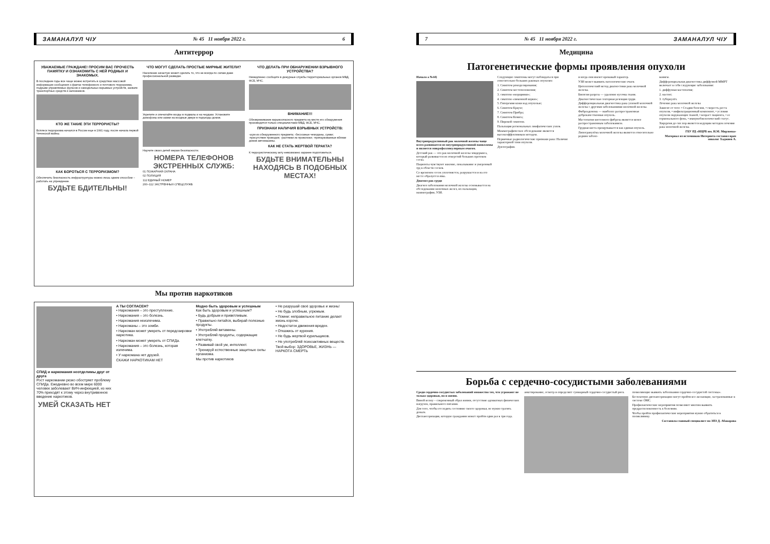ЗАМАНАЛУЛ ЧIУ № 45 11 ноября 2022 г. 6
Антитеррор
УВАЖАЕМЫЕ ГРАЖДАНЕ! ПРОСИМ ВАС ПРОЧЕСТЬ ПАМЯТКУ И ОЗНАКОМИТЬ С НЕЙ РОДНЫХ И ЗНАКОМЫХ.
В последние годы все чаще можно встретить в средствах массовой информации сообщения о фактах телефонного и почтового терроризма, подрыве управляемых фугасов и самодельных взрывных устройств, захвате транспортных средств и заложников.
КТО ЖЕ ТАКИЕ ЭТИ ТЕРРОРИСТЫ?
Всплеск терроризма начался в России еще в 1991 году, после начала первой Чеченской войны.
КАК БОРОТЬСЯ С ТЕРРОРИЗМОМ?
Обеспечить безопасность инфраструктуры можно лишь одним способом – работать на упреждение.
БУДЬТЕ БДИТЕЛЬНЫ!
ЧТО МОГУТ СДЕЛАТЬ ПРОСТЫЕ МИРНЫЕ ЖИТЕЛИ?
Население зачастую может сделать то, что не всегда по силам даже профессиональной разведке.
Укрепите и опечатайте входы в подвалы и на чердаки. Установите домофоны или замки на входные двери в подъезды домов.
Научите своих детей мерам безопасности.
НОМЕРА ТЕЛЕФОНОВ ЭКСТРЕННЫХ СЛУЖБ:
01 ПОЖАРНАЯ ОХРАНА
02 ПОЛИЦИЯ
112 ЕДИНЫЙ НОМЕР
200–112 ЭКСТРЕННЫХ СПЕЦСЛУЖБ
ЧТО ДЕЛАТЬ ПРИ ОБНАРУЖЕНИИ ВЗРЫВНОГО УСТРОЙСТВА?
Немедленно сообщите в дежурные службы территориальных органов МВД, ФСБ, МЧС.
ВНИМАНИЕ!!!
Обезвреживание взрывоопасного предмета на месте его обнаружения производится только специалистами МВД, ФСБ, МЧС.
ПРИЗНАКИ НАЛИЧИЯ ВЗРЫВНЫХ УСТРОЙСТВ:
-шум из обнаруженного предмета; -бесхозные чемоданы, сумки; -присутствие проводов; -растяжки из проволоки; -припаркованные вблизи домов автомашины.
КАК НЕ СТАТЬ ЖЕРТВОЙ ТЕРАКТА?
К террористическому акту невозможно заранее подготовиться.
БУДЬТЕ ВНИМАТЕЛЬНЫ НАХОДЯСЬ В ПОДОБНЫХ МЕСТАХ!
Мы против наркотиков
СПИД и наркомания неотделимы друг от друга
Рост наркомании резко обостряет проблему СПИДа. Ежедневно во всем мире 6000 человек заболевают ВИЧ-инфекцией, из них 70% приходят к этому через внутривенное введение наркотиков.
УМЕЙ СКАЗАТЬ НЕТ
А ТЫ СОГЛАСЕН?
• Наркомания – это преступление.
• Наркомания – это болезнь.
• Наркомания неизлечима.
• Наркоманы – это зомби.
• Наркоман может умереть от передозировки наркотика.
• Наркоман может умереть от СПИДа.
• Наркомания – это болезнь, которая излечима.
• У наркомана нет друзей.
СКАЖИ НАРКОТИКАМ НЕТ
Модно быть здоровым и успешным
Как быть здоровым и успешным?
• Будь добрым и приветливым.
• Правильно питайся, выбирай полезные продукты.
• Употребляй витамины.
• Употребляй продукты, содержащие клетчатку.
• Развивай свой ум, интеллект.
• Тренируй естественные защитные силы организма.
Мы против наркотиков
• Не разрушай своё здоровье и жизнь!
• Не будь злобным, угрюмым.
• Помни: неправильное питание делает жизнь короче.
• Недостаток движения вреден.
• Откажись от курения.
• Не будь жертвой курильщиков.
• Не употребляй психоактивных веществ.
Твой выбор: ЗДОРОВЬЕ, ЖИЗНЬ — НАРКОТА СМЕРТЬ
7 № 45 11 ноября 2022 г. ЗАМАНАЛУЛ ЧIУ
Медицина
Патогенетические формы проявления опухоли
Начало а №44)
Внутрипродуктивный рак молочной железы чаще всего развивается из внутрипродуктивной папилломы и является микрофолликулярным очагом.
Детский рак — это рак молочной железы эпидермиса, который развивается из отверстий больших протоков соска.
Пациенты чувствуют жжение, покалывание и умеренный зуд в области сосков.
Со временем сосок уплотняется, разрушается и на его месте образуется язва.
Диагноз рак груди
Диагноз заболевания молочной железы основывается на обследовании молочных желез, их пальпации, маммографии, УЗИ.
Следующие симптомы могут наблюдаться при относительно больших раковых опухолях:
1. Симптом ремоделирования;
2. Симптом местоположения;
3. симптом «морщинки»;
4. симптом «лимонной корки»;
5. Гиперемия кожи над опухолью;
6. Симптом Краузе;
7. Симптом Прибра;
8. Симптом Кенига;
9. Пировой симптом.
Пальпация региональных лимфатических узлов.
Маммографическое обследование является высокоэффективным методом.
Первичные радиологические признаки рака: Наличие характерной тени опухоли.
Дуктография.
и когда они имеют кровавый характер.
УЗИ может выявить патологические очаги.
Цитологический метод диагностики рака молочной железы.
Биопсия разреза — удаление кусочка ткани.
Диагностическая секторная резекция груди.
Дифференциальная диагностика рака узловой молочной железы с другими заболеваниями молочной железы.
Фиброаденома — наиболее распространенная доброкачественная опухоль.
Мастопатия кистозного фиброза является менее распространенным заболеванием.
Грудная киста прощупывается как единая опухоль.
Липогранулёма молочной железы является относительно редким заболе-
ванием.
Дифференциальная диагностика диффузной ММРТ включает в себя следующие заболевания:
1. диффузная мастопатия;
2. мастит;
3. туберкулёз.
Лечение рака молочной железы
Зависит от того: • Стадии болезни, • скорость роста опухоли, • инфильтрационный компонент, • условия опухоли окружающих тканей, • возраст пациента, • ее гормонального фона, • иммунобиологический статус.
Хирургия до сих пор является ведущим методом лечения рака молочной железы.
ГБУ РД «НЦРБ им. Н.М. Мирзоева»
Материал из источников Интернета составил врач онколог Хаджиев А.
Борьба с сердечно-сосудистыми заболеваниями
Среди сердечно-сосудистых заболеваний множество тех, что угрожают не только здоровью, но и жизни.
Виной всему – современный образ жизни, отсутствие адекватных физических нагрузок, правильного питания.
Для того, чтобы отследить состояние своего здоровья, не нужно тратить деньги.
Диспансеризация, которую гражданин может пройти один раз в три года.
анкетирование, осмотр и определяет суммарный сердечно-сосудистый риск.
позволяющие выявить заболевания сердечно-сосудистой системы».
Бесплатную диспансеризацию могут пройти все желающие, застрахованные в системе ОМС.
Профилактические мероприятия позволяют многим выявить предрасположенность к болезням.
Чтобы пройти профилактические мероприятия нужно обратиться в поликлинику.
Составила главный специалист по ЗПЗ Д. Абакарова